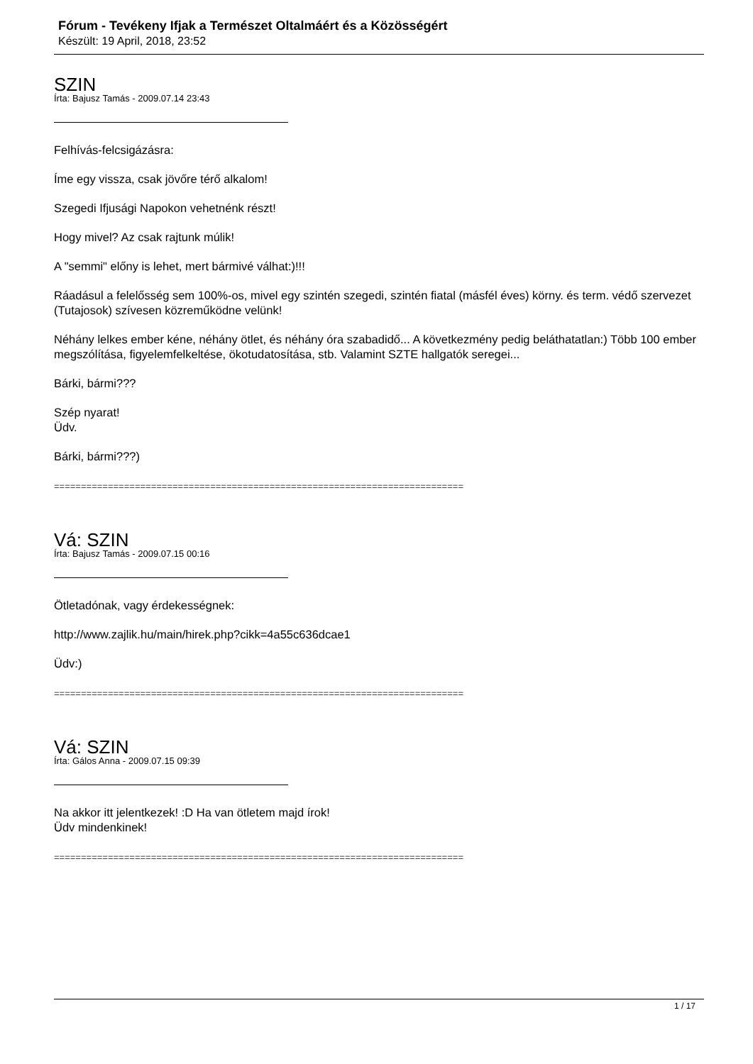Fórum - Tevékeny Ifjak a Természet Oltalmáért és a Közösségért
Készült: 19 April, 2018, 23:52
SZIN
Írta: Bajusz Tamás - 2009.07.14 23:43
Felhívás-felcsigázásra:
Íme egy vissza, csak jövőre térő alkalom!
Szegedi Ifjusági Napokon vehetnénk részt!
Hogy mivel? Az csak rajtunk múlik!
A "semmi" előny is lehet, mert bármivé válhat:)!!!
Ráadásul a felelősség sem 100%-os, mivel egy szintén szegedi, szintén fiatal (másfél éves) körny. és term. védő szervezet (Tutajosok) szívesen közreműködne velünk!
Néhány lelkes ember kéne, néhány ötlet, és néhány óra szabadidő... A következmény pedig beláthatatlan:) Több 100 ember megszólítása, figyelemfelkeltése, ökotudatosítása, stb. Valamint SZTE hallgatók seregei...
Bárki, bármi???
Szép nyarat!
Üdv.
Bárki, bármi???)
============================================================================
Vá: SZIN
Írta: Bajusz Tamás - 2009.07.15 00:16
Ötletadónak, vagy érdekességnek:
http://www.zajlik.hu/main/hirek.php?cikk=4a55c636dcae1
Üdv:)
============================================================================
Vá: SZIN
Írta: Gálos Anna - 2009.07.15 09:39
Na akkor itt jelentkezek! :D Ha van ötletem majd írok!
Üdv mindenkinek!
============================================================================
1 / 17